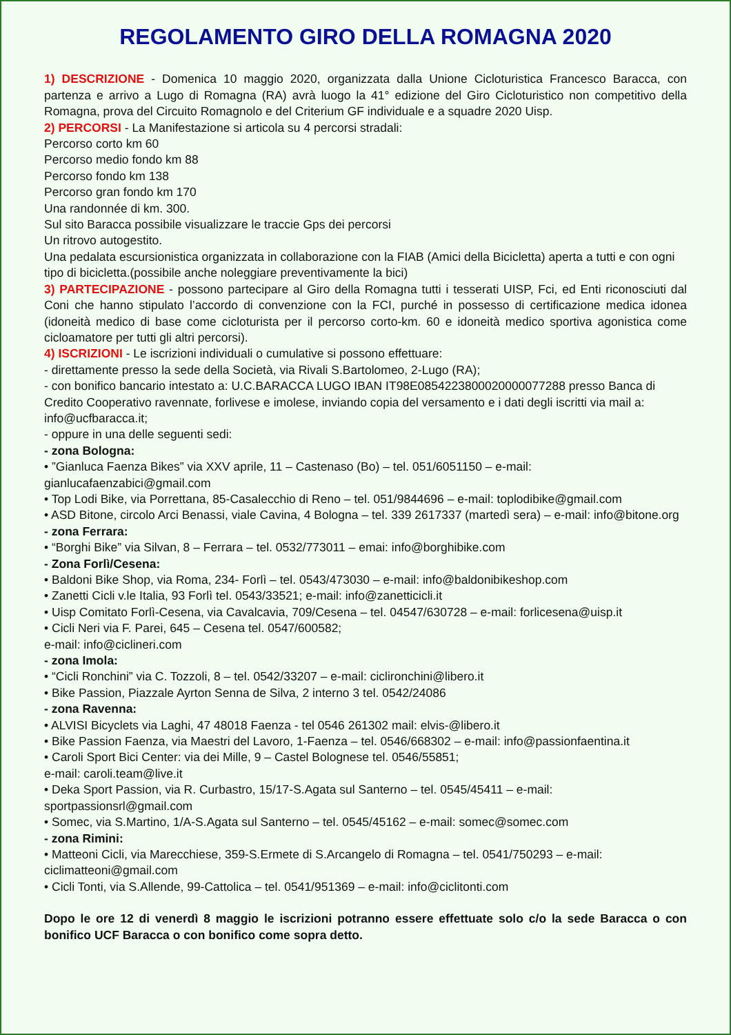REGOLAMENTO GIRO DELLA ROMAGNA 2020
1) DESCRIZIONE - Domenica 10 maggio 2020, organizzata dalla Unione Cicloturistica Francesco Baracca, con partenza e arrivo a Lugo di Romagna (RA) avrà luogo la 41° edizione del Giro Cicloturistico non competitivo della Romagna, prova del Circuito Romagnolo e del Criterium GF individuale e a squadre 2020 Uisp.
2) PERCORSI - La Manifestazione si articola su 4 percorsi stradali:
Percorso corto km 60
Percorso medio fondo km 88
Percorso fondo km 138
Percorso gran fondo km 170
Una randonnée di km. 300.
Sul sito Baracca possibile visualizzare le traccie Gps dei percorsi
Un ritrovo autogestito.
Una pedalata escursionistica organizzata in collaborazione con la FIAB (Amici della Bicicletta) aperta a tutti e con ogni tipo di bicicletta.(possibile anche noleggiare preventivamente la bici)
3) PARTECIPAZIONE - possono partecipare al Giro della Romagna tutti i tesserati UISP, Fci, ed Enti riconosciuti dal Coni che hanno stipulato l’accordo di convenzione con la FCI, purché in possesso di certificazione medica idonea (idoneità medico di base come cicloturista per il percorso corto-km. 60 e idoneità medico sportiva agonistica come cicloamatore per tutti gli altri percorsi).
4) ISCRIZIONI - Le iscrizioni individuali o cumulative si possono effettuare:
- direttamente presso la sede della Società, via Rivali S.Bartolomeo, 2-Lugo (RA);
- con bonifico bancario intestato a: U.C.BARACCA LUGO IBAN IT98E0854223800020000077288 presso Banca di Credito Cooperativo ravennate, forlivese e imolese, inviando copia del versamento e i dati degli iscritti via mail a: info@ucfbaracca.it;
- oppure in una delle seguenti sedi:
- zona Bologna:
• ”Gianluca Faenza Bikes” via XXV aprile, 11 – Castenaso (Bo) – tel. 051/6051150 – e-mail: gianlucafaenzabici@gmail.com
• Top Lodi Bike, via Porrettana, 85-Casalecchio di Reno – tel. 051/9844696 – e-mail: toplodibike@gmail.com
• ASD Bitone, circolo Arci Benassi, viale Cavina, 4 Bologna – tel. 339 2617337 (martedì sera) – e-mail: info@bitone.org
- zona Ferrara:
• “Borghi Bike” via Silvan, 8 – Ferrara – tel. 0532/773011 – emai: info@borghibike.com
- Zona Forlì/Cesena:
• Baldoni Bike Shop, via Roma, 234- Forlì – tel. 0543/473030 – e-mail: info@baldonibikeshop.com
• Zanetti Cicli v.le Italia, 93 Forlì tel. 0543/33521; e-mail: info@zanetticicli.it
• Uisp Comitato Forlì-Cesena, via Cavalcavia, 709/Cesena – tel. 04547/630728 – e-mail: forlicesena@uisp.it
• Cicli Neri via F. Parei, 645 – Cesena tel. 0547/600582;
e-mail: info@ciclineri.com
- zona Imola:
• “Cicli Ronchini” via C. Tozzoli, 8 – tel. 0542/33207 – e-mail: ciclironchini@libero.it
• Bike Passion, Piazzale Ayrton Senna de Silva, 2 interno 3 tel. 0542/24086
- zona Ravenna:
• ALVISI Bicyclets via Laghi, 47 48018 Faenza - tel 0546 261302 mail: elvis-@libero.it
• Bike Passion Faenza, via Maestri del Lavoro, 1-Faenza – tel. 0546/668302 – e-mail: info@passionfaentina.it
• Caroli Sport Bici Center: via dei Mille, 9 – Castel Bolognese tel. 0546/55851;
e-mail: caroli.team@live.it
• Deka Sport Passion, via R. Curbastro, 15/17-S.Agata sul Santerno – tel. 0545/45411 – e-mail: sportpassionsrl@gmail.com
• Somec, via S.Martino, 1/A-S.Agata sul Santerno – tel. 0545/45162 – e-mail: somec@somec.com
- zona Rimini:
• Matteoni Cicli, via Marecchiese, 359-S.Ermete di S.Arcangelo di Romagna – tel. 0541/750293 – e-mail: ciclimatteoni@gmail.com
• Cicli Tonti, via S.Allende, 99-Cattolica – tel. 0541/951369 – e-mail: info@ciclitonti.com
Dopo le ore 12 di venerdì 8 maggio le iscrizioni potranno essere effettuate solo c/o la sede Baracca o con bonifico UCF Baracca o con bonifico come sopra detto.